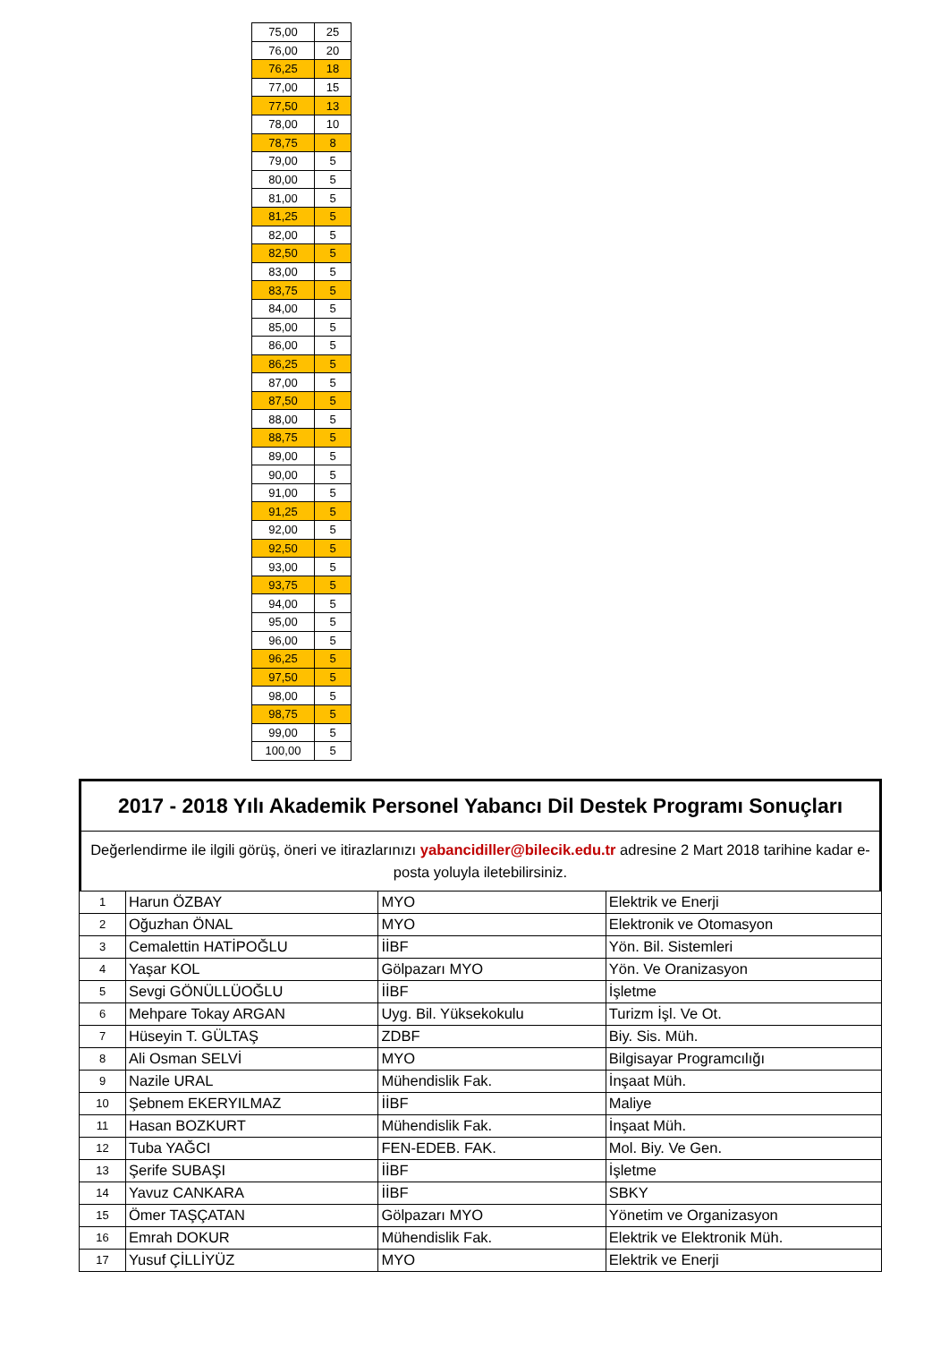| 75,00 | 25 |
| 76,00 | 20 |
| 76,25 | 18 |
| 77,00 | 15 |
| 77,50 | 13 |
| 78,00 | 10 |
| 78,75 | 8 |
| 79,00 | 5 |
| 80,00 | 5 |
| 81,00 | 5 |
| 81,25 | 5 |
| 82,00 | 5 |
| 82,50 | 5 |
| 83,00 | 5 |
| 83,75 | 5 |
| 84,00 | 5 |
| 85,00 | 5 |
| 86,00 | 5 |
| 86,25 | 5 |
| 87,00 | 5 |
| 87,50 | 5 |
| 88,00 | 5 |
| 88,75 | 5 |
| 89,00 | 5 |
| 90,00 | 5 |
| 91,00 | 5 |
| 91,25 | 5 |
| 92,00 | 5 |
| 92,50 | 5 |
| 93,00 | 5 |
| 93,75 | 5 |
| 94,00 | 5 |
| 95,00 | 5 |
| 96,00 | 5 |
| 96,25 | 5 |
| 97,50 | 5 |
| 98,00 | 5 |
| 98,75 | 5 |
| 99,00 | 5 |
| 100,00 | 5 |
2017 - 2018 Yılı Akademik Personel Yabancı Dil Destek Programı Sonuçları
Değerlendirme ile ilgili görüş, öneri ve itirazlarınızı yabancidiller@bilecik.edu.tr adresine 2 Mart 2018 tarihine kadar e-posta yoluyla iletebilirsiniz.
| 1 | Harun ÖZBAY | MYO | Elektrik ve Enerji |
| 2 | Oğuzhan ÖNAL | MYO | Elektronik ve Otomasyon |
| 3 | Cemalettin HATİPOĞLU | İİBF | Yön. Bil. Sistemleri |
| 4 | Yaşar KOL | Gölpazarı MYO | Yön. Ve Oranizasyon |
| 5 | Sevgi GÖNÜLLÜOĞLU | İİBF | İşletme |
| 6 | Mehpare Tokay ARGAN | Uyg. Bil. Yüksekokulu | Turizm İşl. Ve Ot. |
| 7 | Hüseyin T. GÜLTAŞ | ZDBF | Biy. Sis. Müh. |
| 8 | Ali Osman SELVİ | MYO | Bilgisayar Programcılığı |
| 9 | Nazile URAL | Mühendislik Fak. | İnşaat Müh. |
| 10 | Şebnem EKERYILMAZ | İİBF | Maliye |
| 11 | Hasan BOZKURT | Mühendislik Fak. | İnşaat Müh. |
| 12 | Tuba YAĞCI | FEN-EDEB. FAK. | Mol. Biy. Ve Gen. |
| 13 | Şerife SUBAŞI | İİBF | İşletme |
| 14 | Yavuz CANKARA | İİBF | SBKY |
| 15 | Ömer TAŞÇATAN | Gölpazarı MYO | Yönetim ve Organizasyon |
| 16 | Emrah DOKUR | Mühendislik Fak. | Elektrik ve Elektronik Müh. |
| 17 | Yusuf ÇİLLİYÜZ | MYO | Elektrik ve Enerji |